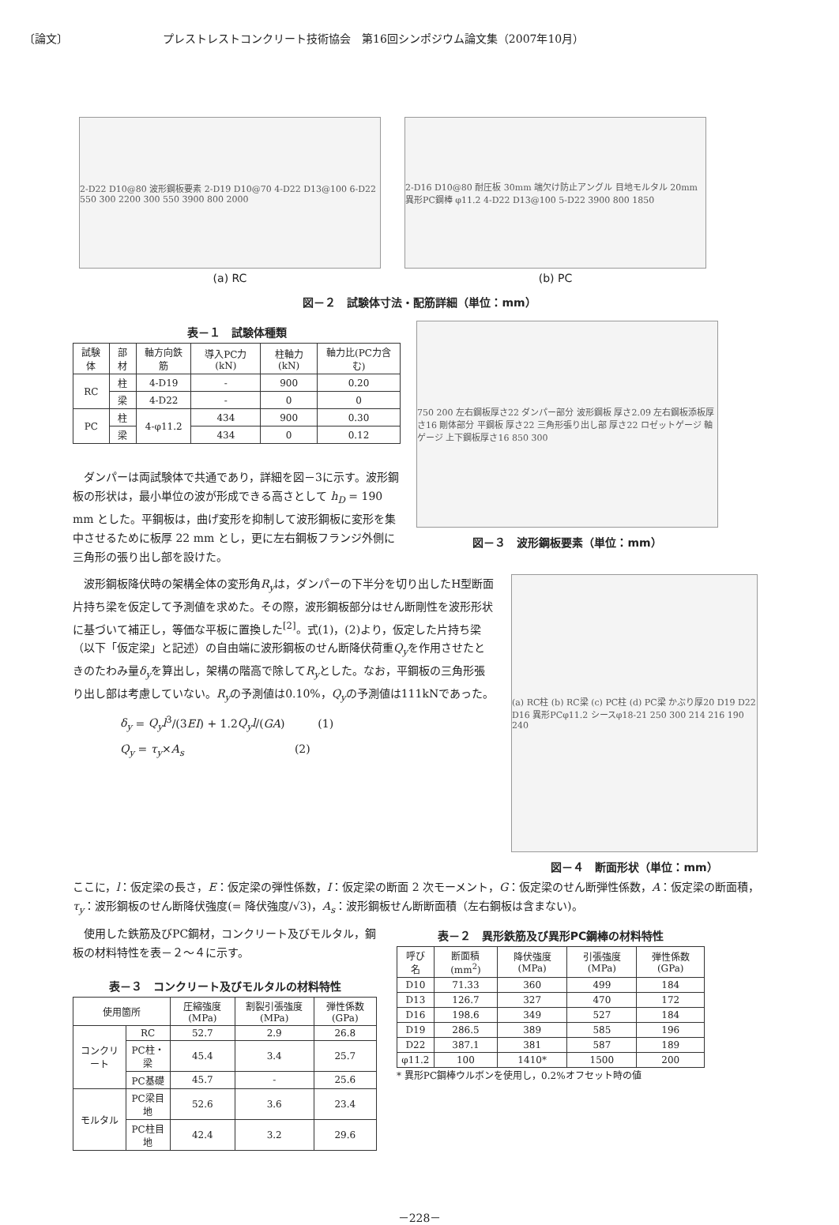〔論文〕 プレストレストコンクリート技術協会　第16回シンポジウム論文集（2007年10月）
2-D22 D10@80 波形鋼板要素 2-D19 D10@70 4-D22 D13@100 6-D22 550 300 2200 300 550 3900 800 2000
(a) RC
2-D16 D10@80 耐圧板 30mm 端欠け防止アングル 目地モルタル 20mm 異形PC鋼棒 φ11.2 4-D22 D13@100 5-D22 3900 800 1850
(b) PC
図－２　試験体寸法・配筋詳細（単位：mm）
表－１　試験体種類
| 試験体 | 部材 | 軸方向鉄筋 | 導入PC力(kN) | 柱軸力(kN) | 軸力比(PC力含む) |
| RC | 柱 | 4-D19 | - | 900 | 0.20 |
| | 梁 | 4-D22 | - | 0 | 0 |
| PC | 柱 | 4-φ11.2 | 434 | 900 | 0.30 |
| | 梁 | | 434 | 0 | 0.12 |
ダンパーは両試験体で共通であり，詳細を図－3に示す。波形鋼板の形状は，最小単位の波が形成できる高さとして h<sub>D</sub> = 190 mm とした。平鋼板は，曲げ変形を抑制して波形鋼板に変形を集中させるために板厚 22 mm とし，更に左右鋼板フランジ外側に三角形の張り出し部を設けた。
750 200 左右鋼板厚さ22 ダンパー部分 波形鋼板 厚さ2.09 左右鋼板添板厚さ16 剛体部分 平鋼板 厚さ22 三角形張り出し部 厚さ22 ロゼットゲージ 軸ゲージ 上下鋼板厚さ16 850 300
図－３　波形鋼板要素（単位：mm）
波形鋼板降伏時の架構全体の変形角R<sub>y</sub>は，ダンパーの下半分を切り出したH型断面片持ち梁を仮定して予測値を求めた。その際，波形鋼板部分はせん断剛性を波形形状に基づいて補正し，等価な平板に置換した<sup>[2]</sup>。式(1)，(2)より，仮定した片持ち梁（以下「仮定梁」と記述）の自由端に波形鋼板のせん断降伏荷重Q<sub>y</sub>を作用させたときのたわみ量δ<sub>y</sub>を算出し，架構の階高で除してR<sub>y</sub>とした。なお，平鋼板の三角形張り出し部は考慮していない。R<sub>y</sub>の予測値は0.10%，Q<sub>y</sub>の予測値は111kNであった。
δ<sub>y</sub> = Q<sub>y</sub>l<sup>3</sup>/(3EI) + 1.2Q<sub>y</sub>l/(GA)　　　(1)
Q<sub>y</sub> = τ<sub>y</sub>×A<sub>s</sub>　　　　　　　　　　(2)
(a) RC柱 (b) RC梁 (c) PC柱 (d) PC梁 かぶり厚20 D19 D22 D16 異形PCφ11.2 シースφ18-21 250 300 214 216 190 240
図－４　断面形状（単位：mm）
ここに，l：仮定梁の長さ，E：仮定梁の弾性係数，I：仮定梁の断面 2 次モーメント，G：仮定梁のせん断弾性係数，A：仮定梁の断面積，τ<sub>y</sub>：波形鋼板のせん断降伏強度(= 降伏強度/√3)，A<sub>s</sub>：波形鋼板せん断断面積（左右鋼板は含まない)。
使用した鉄筋及びPC鋼材，コンクリート及びモルタル，鋼板の材料特性を表－２～４に示す。
表－３　コンクリート及びモルタルの材料特性
| 使用箇所 | | 圧縮強度(MPa) | 割裂引張強度(MPa) | 弾性係数(GPa) |
| コンクリート | RC | 52.7 | 2.9 | 26.8 |
| | PC柱・梁 | 45.4 | 3.4 | 25.7 |
| | PC基礎 | 45.7 | - | 25.6 |
| モルタル | PC梁目地 | 52.6 | 3.6 | 23.4 |
| | PC柱目地 | 42.4 | 3.2 | 29.6 |
表－２　異形鉄筋及び異形PC鋼棒の材料特性
| 呼び名 | 断面積(mm<sup>2</sup>) | 降伏強度(MPa) | 引張強度(MPa) | 弾性係数(GPa) |
| D10 | 71.33 | 360 | 499 | 184 |
| D13 | 126.7 | 327 | 470 | 172 |
| D16 | 198.6 | 349 | 527 | 184 |
| D19 | 286.5 | 389 | 585 | 196 |
| D22 | 387.1 | 381 | 587 | 189 |
| φ11.2 | 100 | 1410* | 1500 | 200 |
* 異形PC鋼棒ウルボンを使用し，0.2%オフセット時の値
－228－